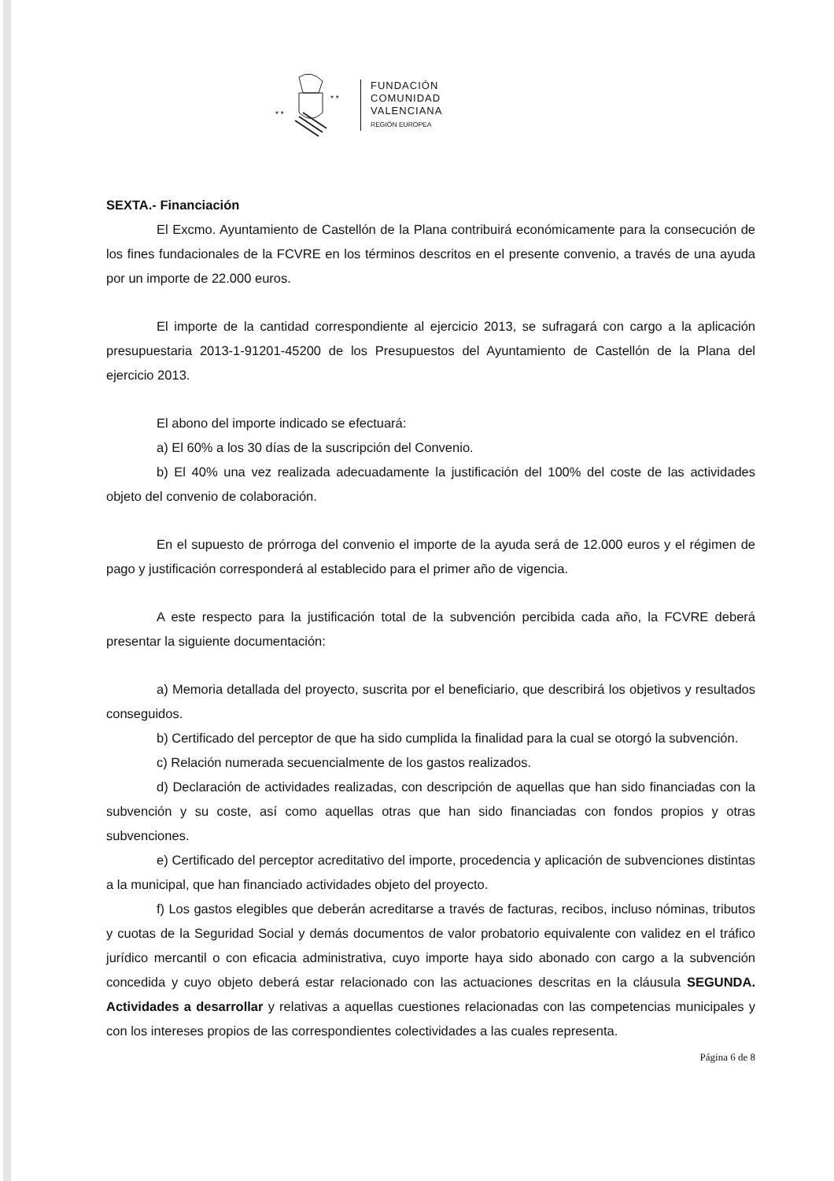* *
* *
FUNDACIÓN
COMUNIDAD
VALENCIANA
REGIÓN EUROPEA
SEXTA.- Financiación
El Excmo. Ayuntamiento de Castellón de la Plana contribuirá económicamente para la consecución de los fines fundacionales de la FCVRE en los términos descritos en el presente convenio, a través de una ayuda por un importe de 22.000 euros.
El importe de la cantidad correspondiente al ejercicio 2013, se sufragará con cargo a la aplicación presupuestaria 2013-1-91201-45200 de los Presupuestos del Ayuntamiento de Castellón de la Plana del ejercicio 2013.
El abono del importe indicado se efectuará:
a) El 60% a los 30 días de la suscripción del Convenio.
b) El 40% una vez realizada adecuadamente la justificación del 100% del coste de las actividades objeto del convenio de colaboración.
En el supuesto de prórroga del convenio el importe de la ayuda será de 12.000 euros y el régimen de pago y justificación corresponderá al establecido para el primer año de vigencia.
A este respecto para la justificación total de la subvención percibida cada año, la FCVRE deberá presentar la siguiente documentación:
a) Memoria detallada del proyecto, suscrita por el beneficiario, que describirá los objetivos y resultados conseguidos.
b) Certificado del perceptor de que ha sido cumplida la finalidad para la cual se otorgó la subvención.
c) Relación numerada secuencialmente de los gastos realizados.
d) Declaración de actividades realizadas, con descripción de aquellas que han sido financiadas con la subvención y su coste, así como aquellas otras que han sido financiadas con fondos propios y otras subvenciones.
e) Certificado del perceptor acreditativo del importe, procedencia y aplicación de subvenciones distintas a la municipal, que han financiado actividades objeto del proyecto.
f) Los gastos elegibles que deberán acreditarse a través de facturas, recibos, incluso nóminas, tributos y cuotas de la Seguridad Social y demás documentos de valor probatorio equivalente con validez en el tráfico jurídico mercantil o con eficacia administrativa, cuyo importe haya sido abonado con cargo a la subvención concedida y cuyo objeto deberá estar relacionado con las actuaciones descritas en la cláusula SEGUNDA. Actividades a desarrollar y relativas a aquellas cuestiones relacionadas con las competencias municipales y con los intereses propios de las correspondientes colectividades a las cuales representa.
Página 6 de 8